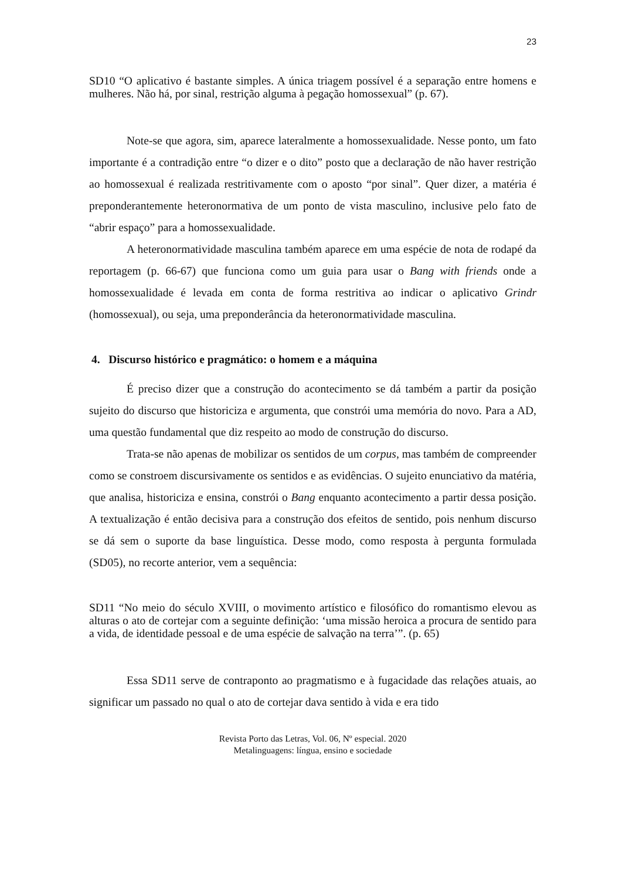23
SD10 “O aplicativo é bastante simples. A única triagem possível é a separação entre homens e mulheres. Não há, por sinal, restrição alguma à pegação homossexual” (p. 67).
Note-se que agora, sim, aparece lateralmente a homossexualidade. Nesse ponto, um fato importante é a contradição entre “o dizer e o dito” posto que a declaração de não haver restrição ao homossexual é realizada restritivamente com o aposto “por sinal”. Quer dizer, a matéria é preponderantemente heteronormativa de um ponto de vista masculino, inclusive pelo fato de “abrir espaço” para a homossexualidade.
A heteronormatividade masculina também aparece em uma espécie de nota de rodapé da reportagem (p. 66-67) que funciona como um guia para usar o Bang with friends onde a homossexualidade é levada em conta de forma restritiva ao indicar o aplicativo Grindr (homossexual), ou seja, uma preponderância da heteronormatividade masculina.
4. Discurso histórico e pragmático: o homem e a máquina
É preciso dizer que a construção do acontecimento se dá também a partir da posição sujeito do discurso que historiciza e argumenta, que constrói uma memória do novo. Para a AD, uma questão fundamental que diz respeito ao modo de construção do discurso.
Trata-se não apenas de mobilizar os sentidos de um corpus, mas também de compreender como se constroem discursivamente os sentidos e as evidências. O sujeito enunciativo da matéria, que analisa, historiciza e ensina, constrói o Bang enquanto acontecimento a partir dessa posição. A textualização é então decisiva para a construção dos efeitos de sentido, pois nenhum discurso se dá sem o suporte da base linguística. Desse modo, como resposta à pergunta formulada (SD05), no recorte anterior, vem a sequência:
SD11 “No meio do século XVIII, o movimento artístico e filosófico do romantismo elevou as alturas o ato de cortejar com a seguinte definição: ‘uma missão heroica a procura de sentido para a vida, de identidade pessoal e de uma espécie de salvação na terra’”. (p. 65)
Essa SD11 serve de contraponto ao pragmatismo e à fugacidade das relações atuais, ao significar um passado no qual o ato de cortejar dava sentido à vida e era tido
Revista Porto das Letras, Vol. 06, Nº especial. 2020
Metalinguagens: língua, ensino e sociedade